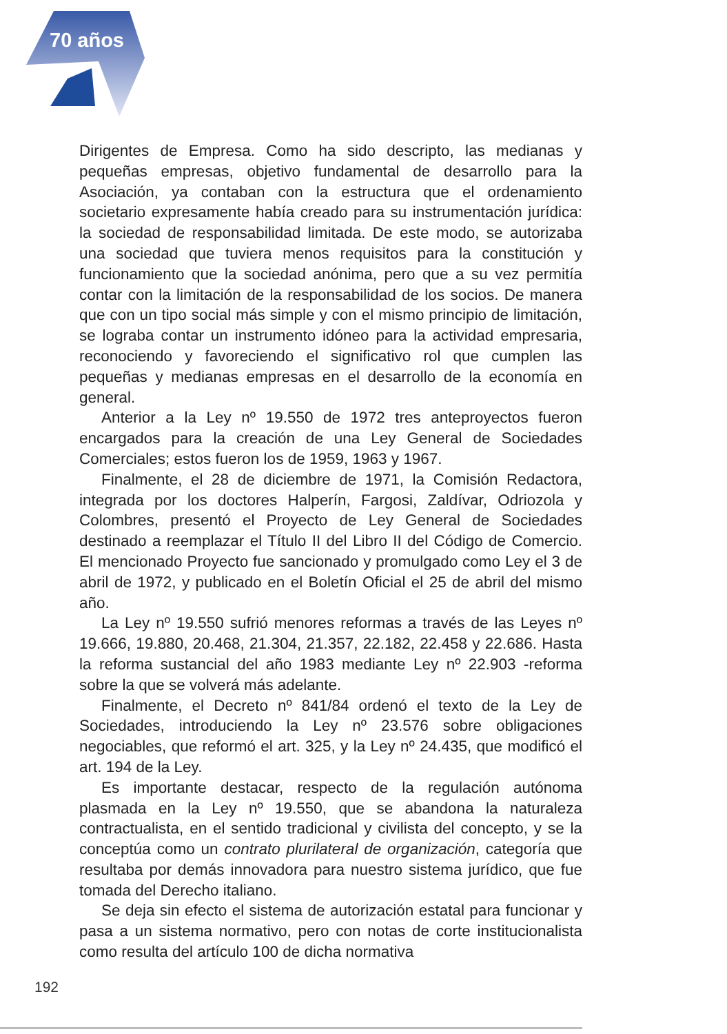70 años
Dirigentes de Empresa. Como ha sido descripto, las medianas y pequeñas empresas, objetivo fundamental de desarrollo para la Asociación, ya contaban con la estructura que el ordenamiento societario expresamente había creado para su instrumentación jurídica: la sociedad de responsabilidad limitada. De este modo, se autorizaba una sociedad que tuviera menos requisitos para la constitución y funcionamiento que la sociedad anónima, pero que a su vez permitía contar con la limitación de la responsabilidad de los socios. De manera que con un tipo social más simple y con el mismo principio de limitación, se lograba contar un instrumento idóneo para la actividad empresaria, reconociendo y favoreciendo el significativo rol que cumplen las pequeñas y medianas empresas en el desarrollo de la economía en general.
Anterior a la Ley nº 19.550 de 1972 tres anteproyectos fueron encargados para la creación de una Ley General de Sociedades Comerciales; estos fueron los de 1959, 1963 y 1967.
Finalmente, el 28 de diciembre de 1971, la Comisión Redactora, integrada por los doctores Halperín, Fargosi, Zaldívar, Odriozola y Colombres, presentó el Proyecto de Ley General de Sociedades destinado a reemplazar el Título II del Libro II del Código de Comercio. El mencionado Proyecto fue sancionado y promulgado como Ley el 3 de abril de 1972, y publicado en el Boletín Oficial el 25 de abril del mismo año.
La Ley nº 19.550 sufrió menores reformas a través de las Leyes nº 19.666, 19.880, 20.468, 21.304, 21.357, 22.182, 22.458 y 22.686. Hasta la reforma sustancial del año 1983 mediante Ley nº 22.903 -reforma sobre la que se volverá más adelante.
Finalmente, el Decreto nº 841/84 ordenó el texto de la Ley de Sociedades, introduciendo la Ley nº 23.576 sobre obligaciones negociables, que reformó el art. 325, y la Ley nº 24.435, que modificó el art. 194 de la Ley.
Es importante destacar, respecto de la regulación autónoma plasmada en la Ley nº 19.550, que se abandona la naturaleza contractualista, en el sentido tradicional y civilista del concepto, y se la conceptúa como un contrato plurilateral de organización, categoría que resultaba por demás innovadora para nuestro sistema jurídico, que fue tomada del Derecho italiano.
Se deja sin efecto el sistema de autorización estatal para funcionar y pasa a un sistema normativo, pero con notas de corte institucionalista como resulta del artículo 100 de dicha normativa
192